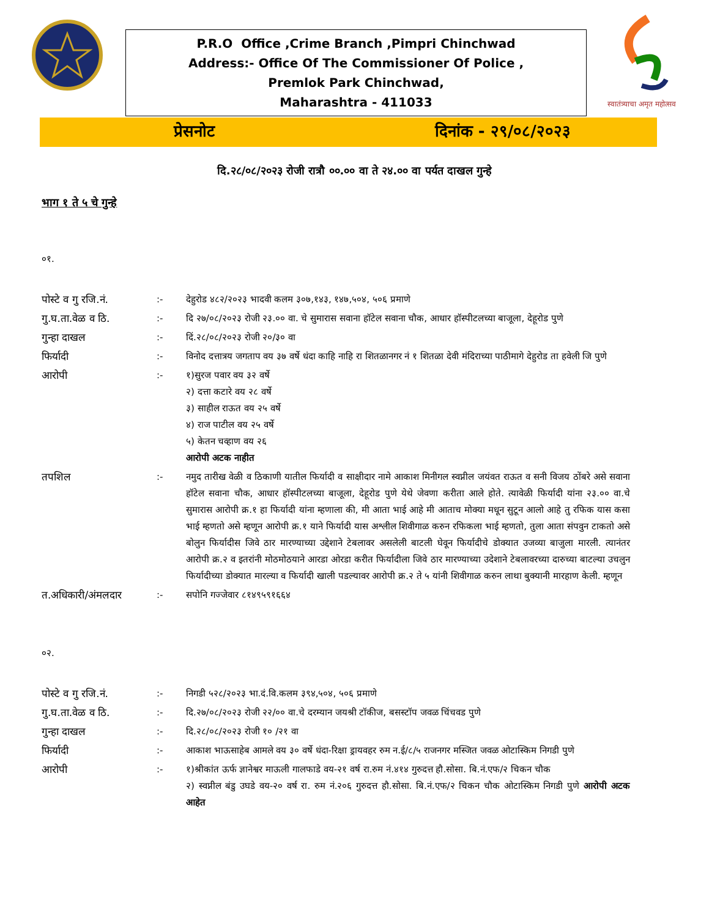P.R.O Office ,Crime Branch ,Pimpri Chinchwad
Address:- Office Of The Commissioner Of Police ,
Premlok Park Chinchwad,
Maharashtra - 411033
स्वातंत्र्याचा अमृत महोत्सव
प्रेसनोट दिनांक - २९/०८/२०२३
दि.२८/०८/२०२३ रोजी रात्रौ ००.०० वा ते २४.०० वा पर्यत दाखल गुन्हे
भाग १ ते ५ चे गुन्हे
०१.
| पोस्टे व गु रजि.नं. | :- | देहुरोड ४८२/२०२३ भादवी कलम ३०७,१४३, १४७,५०४, ५०६ प्रमाणे |
| गु.घ.ता.वेळ व ठि. | :- | दि २७/०८/२०२३ रोजी २३.०० वा. चे सुमारास सवाना हॉटेल सवाना चौक, आधार हॉस्पीटलच्या बाजूला, देहूरोड पुणे |
| गुन्हा दाखल | :- | दिं.२८/०८/२०२३ रोजी २०/३० वा |
| फिर्यादी | :- | विनोद दत्तात्रय जगताप वय ३७ वर्षे धंदा काहि नाहि रा शितळानगर नं १ शितळा देवी मंदिराच्या पाठीमागे देहुरोड ता हवेली जि पुणे |
| आरोपी | :- | १)सुरज पवार वय ३२ वर्षे २) दत्ता कटारे वय २८ वर्षे ३) साहील राऊत वय २५ वर्षे ४) राज पाटील वय २५ वर्षे ५) केतन चव्हाण वय २६ आरोपी अटक नाहीत |
| तपशिल | :- | नमुद तारीख वेळी व ठिकाणी यातील फिर्यादी व साक्षीदार नामे आकाश मिनीगल स्वप्नील जयंवत राऊत व सनी विजय ठोंबरे असे सवाना हॉटेल सवाना चौक, आधार हॉस्पीटलच्या बाजूला, देहूरोड पुणे येथे जेवणा करीता आले होते. त्यावेळी फिर्यादी यांना २३.०० वा.चे सुमारास आरोपी क्र.१ हा फिर्यादी यांना म्हणाला की, मी आता भाई आहे मी आताच मोक्या मधून सुटून आलो आहे तु रफिक यास कसा भाई म्हणतो असे म्हणून आरोपी क्र.१ याने फिर्यादी यास अश्लील शिवीगाळ करुन रफिकला भाई म्हणतो, तुला आता संपवुन टाकतो असे बोलुन फिर्यादीस जिवे ठार मारण्याच्या उद्देशाने टेबलावर असलेली बाटली घेवून फिर्यादीचे डोक्यात उजव्या बाजुला मारली. त्यानंतर आरोपी क्र.२ व इतरांनी मोठमोठयाने आरडा ओरडा करीत फिर्यादीला जिवे ठार मारण्याच्या उदेशाने टेबलावरच्या दारुच्या बाटल्या उचलुन फिर्यादीच्या डोक्यात मारल्या व फिर्यादी खाली पडल्यावर आरोपी क्र.२ ते ५ यांनी शिवीगाळ करुन लाथा बुक्यानी मारहाण केली. म्हणून |
| त.अधिकारी/अंमलदार | :- | सपोनि गज्जेवार ८१४९५९१६६४ |
०२.
| पोस्टे व गु रजि.नं. | :- | निगडी ५२८/२०२३ भा.दं.वि.कलम ३९४,५०४, ५०६ प्रमाणे |
| गु.घ.ता.वेळ व ठि. | :- | दि.२७/०८/२०२३ रोजी २२/०० वा.चे दरम्यान जयश्री टॉकीज, बसस्टॉप जवळ चिंचवड पुणे |
| गुन्हा दाखल | :- | दि.२८/०८/२०२३ रोजी १० /२१ वा |
| फिर्यादी | :- | आकाश भाऊसाहेब आमले वय ३० वर्षे धंदा-रिक्षा ड्रायवहर रुम न.ई/८/५ राजनगर मस्जित जवळ ओटास्किम निगडी पुणे |
| आरोपी | :- | १)श्रीकांत ऊर्फ ज्ञानेश्वर माऊली गालफाडे वय-२१ वर्ष रा.रुम नं.४१४ गुरुदत्त हौ.सोसा. बि.नं.एफ/२ चिकन चौक २) स्वप्नील बंडु उघडे वय-२० वर्ष रा. रुम नं.२०६ गुरुदत्त हौ.सोसा. बि.नं.एफ/२ चिकन चौक ओटास्किम निगडी पुणे आरोपी अटक आहेत |